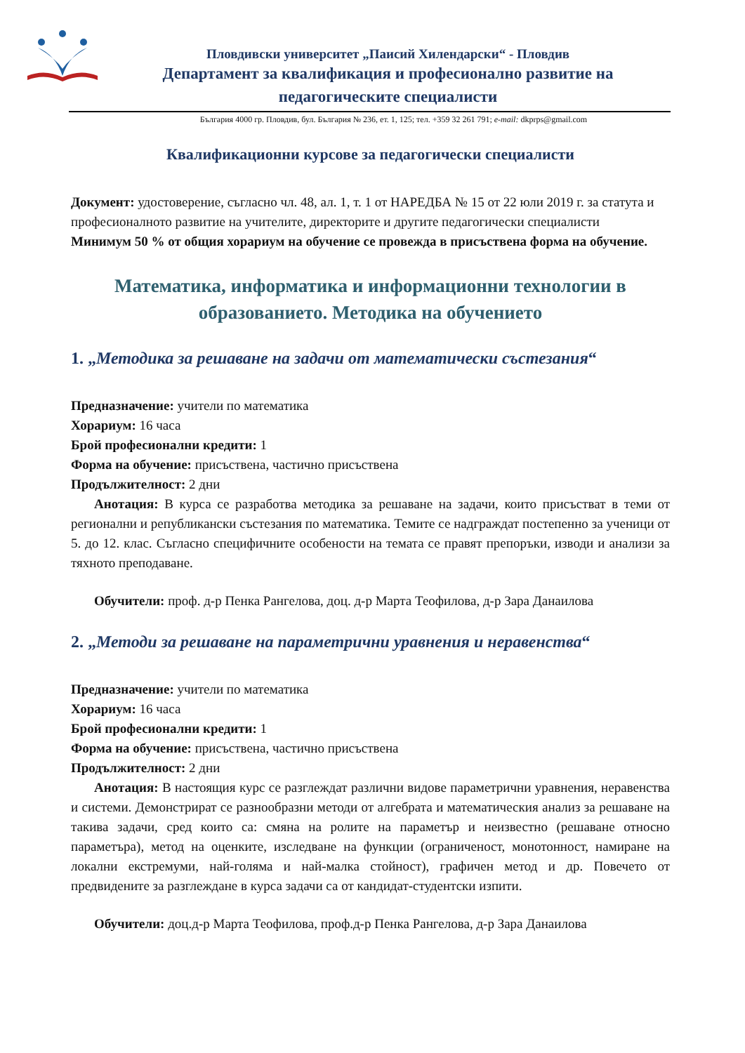Пловдивски университет „Паисий Хилендарски“ - Пловдив
Департамент за квалификация и професионално развитие на педагогическите специалисти
България 4000 гр. Пловдив, бул. България № 236, ет. 1, 125; тел. +359 32 261 791; e-mail: dkprps@gmail.com
Квалификационни курсове за педагогически специалисти
Документ: удостоверение, съгласно чл. 48, ал. 1, т. 1 от НАРЕДБА № 15 от 22 юли 2019 г. за статута и професионалното развитие на учителите, директорите и другите педагогически специалисти
Минимум 50 % от общия хорариум на обучение се провежда в присъствена форма на обучение.
Математика, информатика и информационни технологии в образованието. Методика на обучението
1. „Методика за решаване на задачи от математически състезания“
Предназначение: учители по математика
Хорариум: 16 часа
Брой професионални кредити: 1
Форма на обучение: присъствена, частично присъствена
Продължителност: 2 дни
Анотация: В курса се разработва методика за решаване на задачи, които присъстват в теми от регионални и републикански състезания по математика. Темите се надграждат постепенно за ученици от 5. до 12. клас. Съгласно специфичните особености на темата се правят препоръки, изводи и анализи за тяхното преподаване.
Обучители: проф. д-р Пенка Рангелова, доц. д-р Марта Теофилова, д-р Зара Данаилова
2. „Методи за решаване на параметрични уравнения и неравенства“
Предназначение: учители по математика
Хорариум: 16 часа
Брой професионални кредити: 1
Форма на обучение: присъствена, частично присъствена
Продължителност: 2 дни
Анотация: В настоящия курс се разглеждат различни видове параметрични уравнения, неравенства и системи. Демонстрират се разнообразни методи от алгебрата и математическия анализ за решаване на такива задачи, сред които са: смяна на ролите на параметър и неизвестно (решаване относно параметъра), метод на оценките, изследване на функции (ограниченост, монотонност, намиране на локални екстремуми, най-голяма и най-малка стойност), графичен метод и др. Повечето от предвидените за разглеждане в курса задачи са от кандидат-студентски изпити.
Обучители: доц.д-р Марта Теофилова, проф.д-р Пенка Рангелова, д-р Зара Данаилова